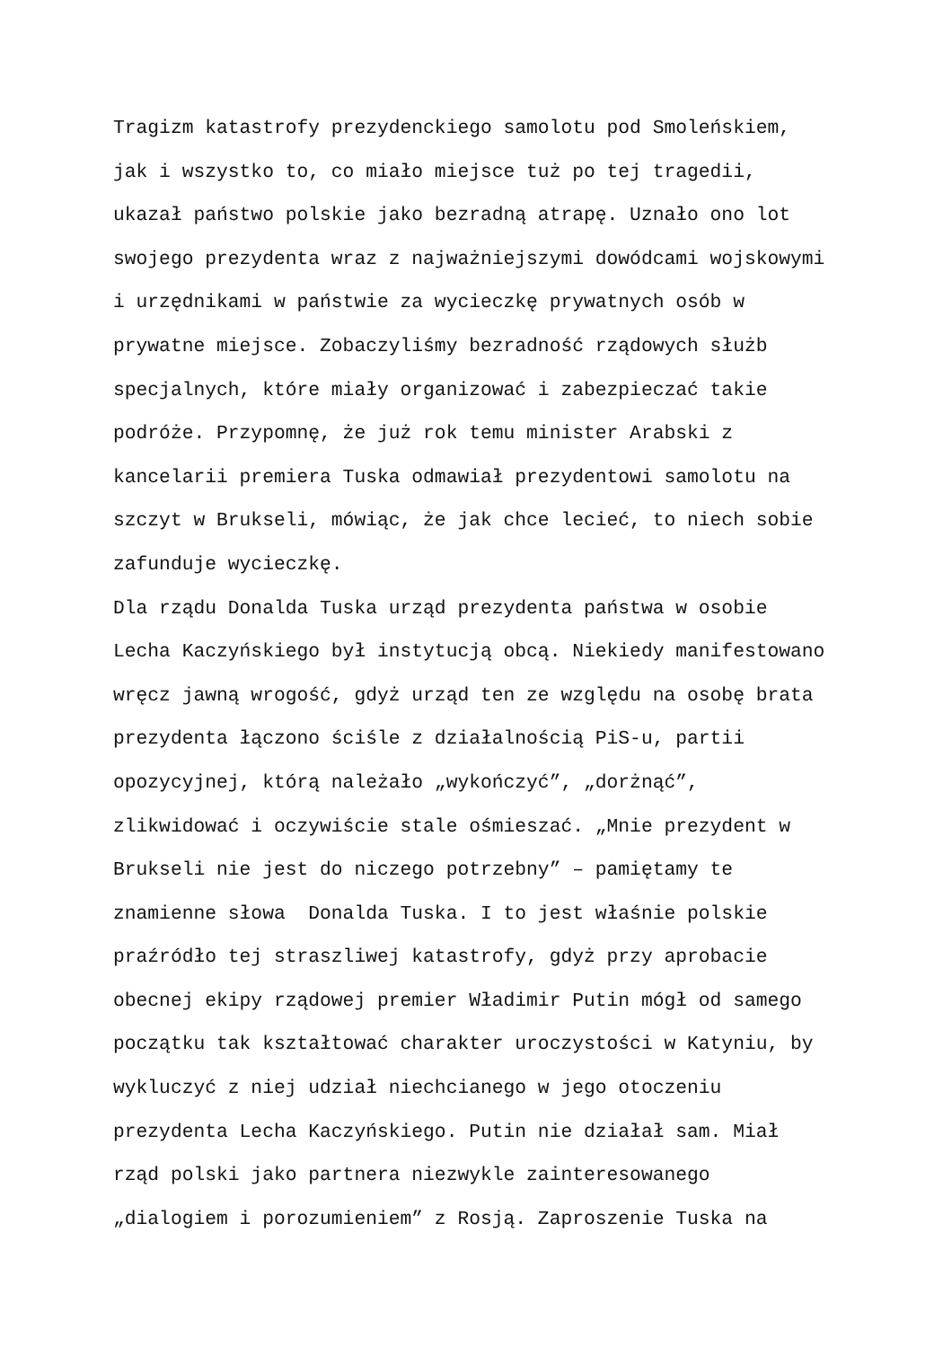Tragizm katastrofy prezydenckiego samolotu pod Smoleńskiem,
jak i wszystko to, co miało miejsce tuż po tej tragedii,
ukazał państwo polskie jako bezradną atrapę. Uznało ono lot
swojego prezydenta wraz z najważniejszymi dowódcami wojskowymi
i urzędnikami w państwie za wycieczkę prywatnych osób w
prywatne miejsce. Zobaczyliśmy bezradność rządowych służb
specjalnych, które miały organizować i zabezpieczać takie
podróże. Przypomnę, że już rok temu minister Arabski z
kancelarii premiera Tuska odmawiał prezydentowi samolotu na
szczyt w Brukseli, mówiąc, że jak chce lecieć, to niech sobie
zafunduje wycieczkę.
Dla rządu Donalda Tuska urząd prezydenta państwa w osobie
Lecha Kaczyńskiego był instytucją obcą. Niekiedy manifestowano
wręcz jawną wrogość, gdyż urząd ten ze względu na osobę brata
prezydenta łączono ściśle z działalnością PiS-u, partii
opozycyjnej, którą należało „wykończyć”, „dorżnąć”,
zlikwidować i oczywiście stale ośmieszać. „Mnie prezydent w
Brukseli nie jest do niczego potrzebny” – pamiętamy te
znamienne słowa Donalda Tuska. I to jest właśnie polskie
praźródło tej straszliwej katastrofy, gdyż przy aprobacie
obecnej ekipy rządowej premier Władimir Putin mógł od samego
początku tak kształtować charakter uroczystości w Katyniu, by
wykluczyć z niej udział niechcianego w jego otoczeniu
prezydenta Lecha Kaczyńskiego. Putin nie działał sam. Miał
rząd polski jako partnera niezwykle zainteresowanego
„dialogiem i porozumieniem” z Rosją. Zaproszenie Tuska na